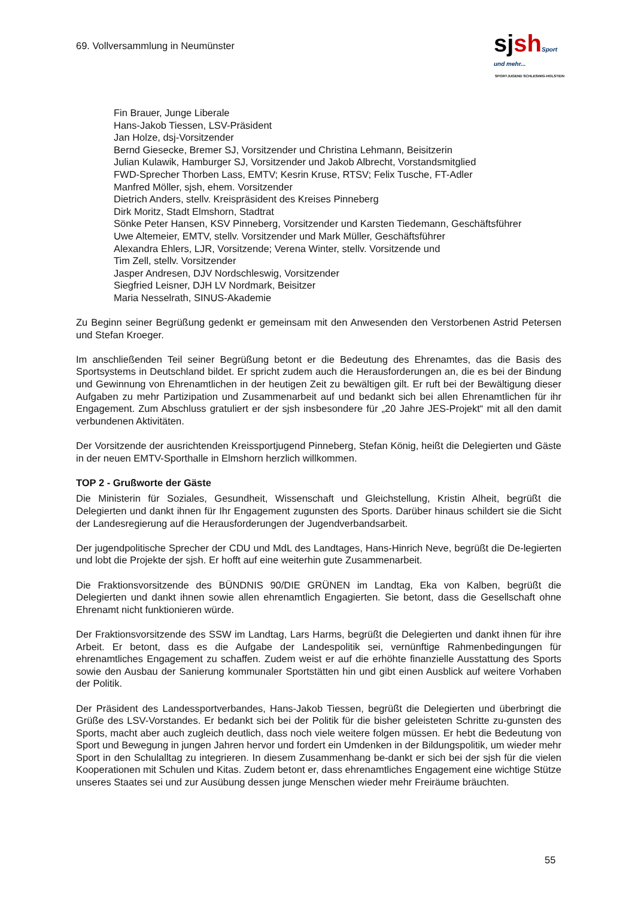69. Vollversammlung in Neumünster
sj sh Sport und mehr...
SPORTJUGEND SCHLESWIG-HOLSTEIN
Fin Brauer, Junge Liberale
Hans-Jakob Tiessen, LSV-Präsident
Jan Holze, dsj-Vorsitzender
Bernd Giesecke, Bremer SJ, Vorsitzender und Christina Lehmann, Beisitzerin
Julian Kulawik, Hamburger SJ, Vorsitzender und Jakob Albrecht, Vorstandsmitglied
FWD-Sprecher Thorben Lass, EMTV; Kesrin Kruse, RTSV; Felix Tusche, FT-Adler
Manfred Möller, sjsh, ehem. Vorsitzender
Dietrich Anders, stellv. Kreispräsident des Kreises Pinneberg
Dirk Moritz, Stadt Elmshorn, Stadtrat
Sönke Peter Hansen, KSV Pinneberg, Vorsitzender und Karsten Tiedemann, Geschäftsführer
Uwe Altemeier, EMTV, stellv. Vorsitzender und Mark Müller, Geschäftsführer
Alexandra Ehlers, LJR, Vorsitzende; Verena Winter, stellv. Vorsitzende und
Tim Zell, stellv. Vorsitzender
Jasper Andresen, DJV Nordschleswig, Vorsitzender
Siegfried Leisner, DJH LV Nordmark, Beisitzer
Maria Nesselrath, SINUS-Akademie
Zu Beginn seiner Begrüßung gedenkt er gemeinsam mit den Anwesenden den Verstorbenen Astrid Petersen und Stefan Kroeger.
Im anschließenden Teil seiner Begrüßung betont er die Bedeutung des Ehrenamtes, das die Basis des Sportsystems in Deutschland bildet. Er spricht zudem auch die Herausforderungen an, die es bei der Bindung und Gewinnung von Ehrenamtlichen in der heutigen Zeit zu bewältigen gilt. Er ruft bei der Bewältigung dieser Aufgaben zu mehr Partizipation und Zusammenarbeit auf und bedankt sich bei allen Ehrenamtlichen für ihr Engagement. Zum Abschluss gratuliert er der sjsh insbesondere für „20 Jahre JES-Projekt“ mit all den damit verbundenen Aktivitäten.
Der Vorsitzende der ausrichtenden Kreissportjugend Pinneberg, Stefan König, heißt die Delegierten und Gäste in der neuen EMTV-Sporthalle in Elmshorn herzlich willkommen.
TOP 2 - Grußworte der Gäste
Die Ministerin für Soziales, Gesundheit, Wissenschaft und Gleichstellung, Kristin Alheit, begrüßt die Delegierten und dankt ihnen für Ihr Engagement zugunsten des Sports. Darüber hinaus schildert sie die Sicht der Landesregierung auf die Herausforderungen der Jugendverbandsarbeit.
Der jugendpolitische Sprecher der CDU und MdL des Landtages, Hans-Hinrich Neve, begrüßt die De-legierten und lobt die Projekte der sjsh. Er hofft auf eine weiterhin gute Zusammenarbeit.
Die Fraktionsvorsitzende des BÜNDNIS 90/DIE GRÜNEN im Landtag, Eka von Kalben, begrüßt die Delegierten und dankt ihnen sowie allen ehrenamtlich Engagierten. Sie betont, dass die Gesellschaft ohne Ehrenamt nicht funktionieren würde.
Der Fraktionsvorsitzende des SSW im Landtag, Lars Harms, begrüßt die Delegierten und dankt ihnen für ihre Arbeit. Er betont, dass es die Aufgabe der Landespolitik sei, vernünftige Rahmenbedingungen für ehrenamtliches Engagement zu schaffen. Zudem weist er auf die erhöhte finanzielle Ausstattung des Sports sowie den Ausbau der Sanierung kommunaler Sportstätten hin und gibt einen Ausblick auf weitere Vorhaben der Politik.
Der Präsident des Landessportverbandes, Hans-Jakob Tiessen, begrüßt die Delegierten und überbringt die Grüße des LSV-Vorstandes. Er bedankt sich bei der Politik für die bisher geleisteten Schritte zu-gunsten des Sports, macht aber auch zugleich deutlich, dass noch viele weitere folgen müssen. Er hebt die Bedeutung von Sport und Bewegung in jungen Jahren hervor und fordert ein Umdenken in der Bildungspolitik, um wieder mehr Sport in den Schulalltag zu integrieren. In diesem Zusammenhang be-dankt er sich bei der sjsh für die vielen Kooperationen mit Schulen und Kitas. Zudem betont er, dass ehrenamtliches Engagement eine wichtige Stütze unseres Staates sei und zur Ausübung dessen junge Menschen wieder mehr Freiräume bräuchten.
55